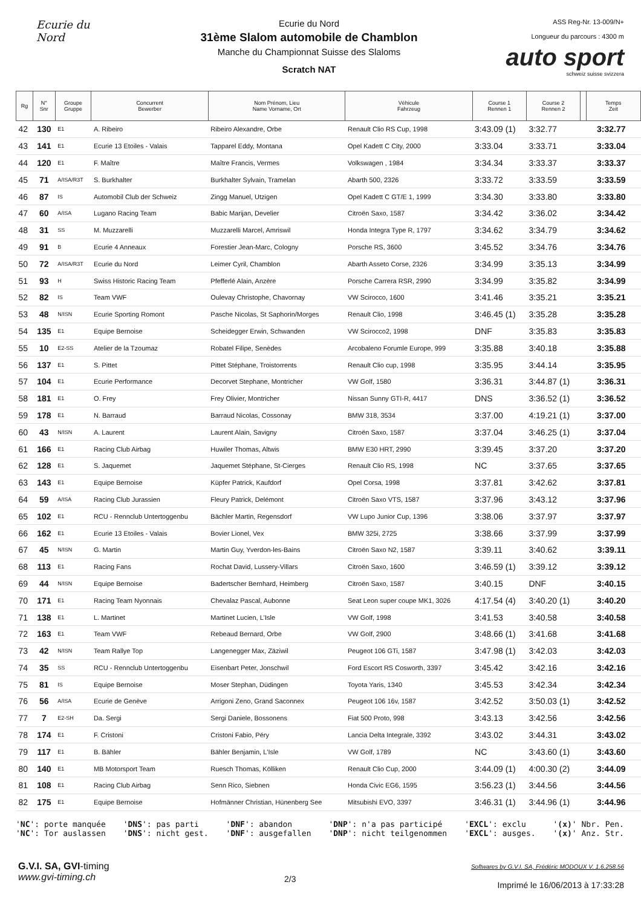Ecurie du Nord
Ecurie du Nord
31ème Slalom automobile de Chamblon
Manche du Championnat Suisse des Slaloms
Scratch NAT
ASS Reg-Nr. 13-009/N+
Longueur du parcours : 4300 m
auto sport
schweiz suisse svizzera
| Rg | N° Snr | Groupe Gruppe | Concurrent Bewerber | Nom Prénom, Lieu Name Vorname, Ort | Véhicule Fahrzeug | Course 1 Rennen 1 | Course 2 Rennen 2 | | Temps Zeit |
| --- | --- | --- | --- | --- | --- | --- | --- | --- | --- |
| 42 | 130 | E1 | A. Ribeiro | Ribeiro Alexandre, Orbe | Renault Clio RS Cup, 1998 | 3:43.09 (1) | 3:32.77 | | 3:32.77 |
| 43 | 141 | E1 | Ecurie 13 Etoiles - Valais | Tapparel Eddy, Montana | Opel Kadett C City, 2000 | 3:33.04 | 3:33.71 | | 3:33.04 |
| 44 | 120 | E1 | F. Maître | Maître Francis, Vermes | Volkswagen , 1984 | 3:34.34 | 3:33.37 | | 3:33.37 |
| 45 | 71 | A/ISA/R3T | S. Burkhalter | Burkhalter Sylvain, Tramelan | Abarth 500, 2326 | 3:33.72 | 3:33.59 | | 3:33.59 |
| 46 | 87 | IS | Automobil Club der Schweiz | Zingg Manuel, Utzigen | Opel Kadett C GT/E 1, 1999 | 3:34.30 | 3:33.80 | | 3:33.80 |
| 47 | 60 | A/ISA | Lugano Racing Team | Babic Marijan, Develier | Citroën Saxo, 1587 | 3:34.42 | 3:36.02 | | 3:34.42 |
| 48 | 31 | SS | M. Muzzarelli | Muzzarelli Marcel, Amriswil | Honda Integra Type R, 1797 | 3:34.62 | 3:34.79 | | 3:34.62 |
| 49 | 91 | B | Ecurie 4 Anneaux | Forestier Jean-Marc, Cologny | Porsche RS, 3600 | 3:45.52 | 3:34.76 | | 3:34.76 |
| 50 | 72 | A/ISA/R3T | Ecurie du Nord | Leimer Cyril, Chamblon | Abarth Asseto Corse, 2326 | 3:34.99 | 3:35.13 | | 3:34.99 |
| 51 | 93 | H | Swiss Historic Racing Team | Pfefferlé Alain, Anzère | Porsche Carrera RSR, 2990 | 3:34.99 | 3:35.82 | | 3:34.99 |
| 52 | 82 | IS | Team VWF | Oulevay Christophe, Chavornay | VW Scirocco, 1600 | 3:41.46 | 3:35.21 | | 3:35.21 |
| 53 | 48 | N/ISN | Ecurie Sporting Romont | Pasche Nicolas, St Saphorin/Morges | Renault Clio, 1998 | 3:46.45 (1) | 3:35.28 | | 3:35.28 |
| 54 | 135 | E1 | Equipe Bernoise | Scheidegger Erwin, Schwanden | VW Scirocco2, 1998 | DNF | 3:35.83 | | 3:35.83 |
| 55 | 10 | E2-SS | Atelier de la Tzoumaz | Robatel Filipe, Senèdes | Arcobaleno Forumle Europe, 999 | 3:35.88 | 3:40.18 | | 3:35.88 |
| 56 | 137 | E1 | S. Pittet | Pittet Stéphane, Troistorrents | Renault Clio cup, 1998 | 3:35.95 | 3:44.14 | | 3:35.95 |
| 57 | 104 | E1 | Ecurie Performance | Decorvet Stephane, Montricher | VW Golf, 1580 | 3:36.31 | 3:44.87 (1) | | 3:36.31 |
| 58 | 181 | E1 | O. Frey | Frey Olivier, Montricher | Nissan Sunny GTI-R, 4417 | DNS | 3:36.52 (1) | | 3:36.52 |
| 59 | 178 | E1 | N. Barraud | Barraud Nicolas, Cossonay | BMW 318, 3534 | 3:37.00 | 4:19.21 (1) | | 3:37.00 |
| 60 | 43 | N/ISN | A. Laurent | Laurent Alain, Savigny | Citroën Saxo, 1587 | 3:37.04 | 3:46.25 (1) | | 3:37.04 |
| 61 | 166 | E1 | Racing Club Airbag | Huwiler Thomas, Altwis | BMW E30 HRT, 2990 | 3:39.45 | 3:37.20 | | 3:37.20 |
| 62 | 128 | E1 | S. Jaquemet | Jaquemet Stéphane, St-Cierges | Renault Clio RS, 1998 | NC | 3:37.65 | | 3:37.65 |
| 63 | 143 | E1 | Equipe Bernoise | Küpfer Patrick, Kaufdorf | Opel Corsa, 1998 | 3:37.81 | 3:42.62 | | 3:37.81 |
| 64 | 59 | A/ISA | Racing Club Jurassien | Fleury Patrick, Delémont | Citroën Saxo VTS, 1587 | 3:37.96 | 3:43.12 | | 3:37.96 |
| 65 | 102 | E1 | RCU - Rennclub Untertoggenbu | Bächler Martin, Regensdorf | VW Lupo Junior Cup, 1396 | 3:38.06 | 3:37.97 | | 3:37.97 |
| 66 | 162 | E1 | Ecurie 13 Etoiles - Valais | Bovier Lionel, Vex | BMW 325i, 2725 | 3:38.66 | 3:37.99 | | 3:37.99 |
| 67 | 45 | N/ISN | G. Martin | Martin Guy, Yverdon-les-Bains | Citroën Saxo N2, 1587 | 3:39.11 | 3:40.62 | | 3:39.11 |
| 68 | 113 | E1 | Racing Fans | Rochat David, Lussery-Villars | Citroën Saxo, 1600 | 3:46.59 (1) | 3:39.12 | | 3:39.12 |
| 69 | 44 | N/ISN | Equipe Bernoise | Badertscher Bernhard, Heimberg | Citroën Saxo, 1587 | 3:40.15 | DNF | | 3:40.15 |
| 70 | 171 | E1 | Racing Team Nyonnais | Chevalaz Pascal, Aubonne | Seat Leon super coupe MK1, 3026 | 4:17.54 (4) | 3:40.20 (1) | | 3:40.20 |
| 71 | 138 | E1 | L. Martinet | Martinet Lucien, L'Isle | VW Golf, 1998 | 3:41.53 | 3:40.58 | | 3:40.58 |
| 72 | 163 | E1 | Team VWF | Rebeaud Bernard, Orbe | VW Golf, 2900 | 3:48.66 (1) | 3:41.68 | | 3:41.68 |
| 73 | 42 | N/ISN | Team Rallye Top | Langenegger Max, Zäziwil | Peugeot 106 GTi, 1587 | 3:47.98 (1) | 3:42.03 | | 3:42.03 |
| 74 | 35 | SS | RCU - Rennclub Untertoggenbu | Eisenbart Peter, Jonschwil | Ford Escort RS Cosworth, 3397 | 3:45.42 | 3:42.16 | | 3:42.16 |
| 75 | 81 | IS | Equipe Bernoise | Moser Stephan, Düdingen | Toyota Yaris, 1340 | 3:45.53 | 3:42.34 | | 3:42.34 |
| 76 | 56 | A/ISA | Ecurie de Genève | Arrigoni Zeno, Grand Saconnex | Peugeot 106 16v, 1587 | 3:42.52 | 3:50.03 (1) | | 3:42.52 |
| 77 | 7 | E2-SH | Da. Sergi | Sergi Daniele, Bossonens | Fiat 500 Proto, 998 | 3:43.13 | 3:42.56 | | 3:42.56 |
| 78 | 174 | E1 | F. Cristoni | Cristoni Fabio, Péry | Lancia Delta Integrale, 3392 | 3:43.02 | 3:44.31 | | 3:43.02 |
| 79 | 117 | E1 | B. Bähler | Bähler Benjamin, L'Isle | VW Golf, 1789 | NC | 3:43.60 (1) | | 3:43.60 |
| 80 | 140 | E1 | MB Motorsport Team | Ruesch Thomas, Kölliken | Renault Clio Cup, 2000 | 3:44.09 (1) | 4:00.30 (2) | | 3:44.09 |
| 81 | 108 | E1 | Racing Club Airbag | Senn Rico, Siebnen | Honda Civic EG6, 1595 | 3:56.23 (1) | 3:44.56 | | 3:44.56 |
| 82 | 175 | E1 | Equipe Bernoise | Hofmänner Christian, Hünenberg See | Mitsubishi EVO, 3397 | 3:46.31 (1) | 3:44.96 (1) | | 3:44.96 |
'NC': porte manquée
'NC': Tor auslassen
'DNS': pas parti
'DNS': nicht gest.
'DNF': abandon
'DNF': ausgefallen
'DNP': n'a pas participé
'DNP': nicht teilgenommen
'EXCL': exclu
'EXCL': ausges.
'(x)' Nbr. Pen.
'(x)' Anz. Str.
G.V.I. SA, GVI-timing
www.gvi-timing.ch
2/3
Softwares by G.V.I. SA, Frédéric MODOUX V. 1.6.258.56
Imprimé le 16/06/2013 à 17:33:28